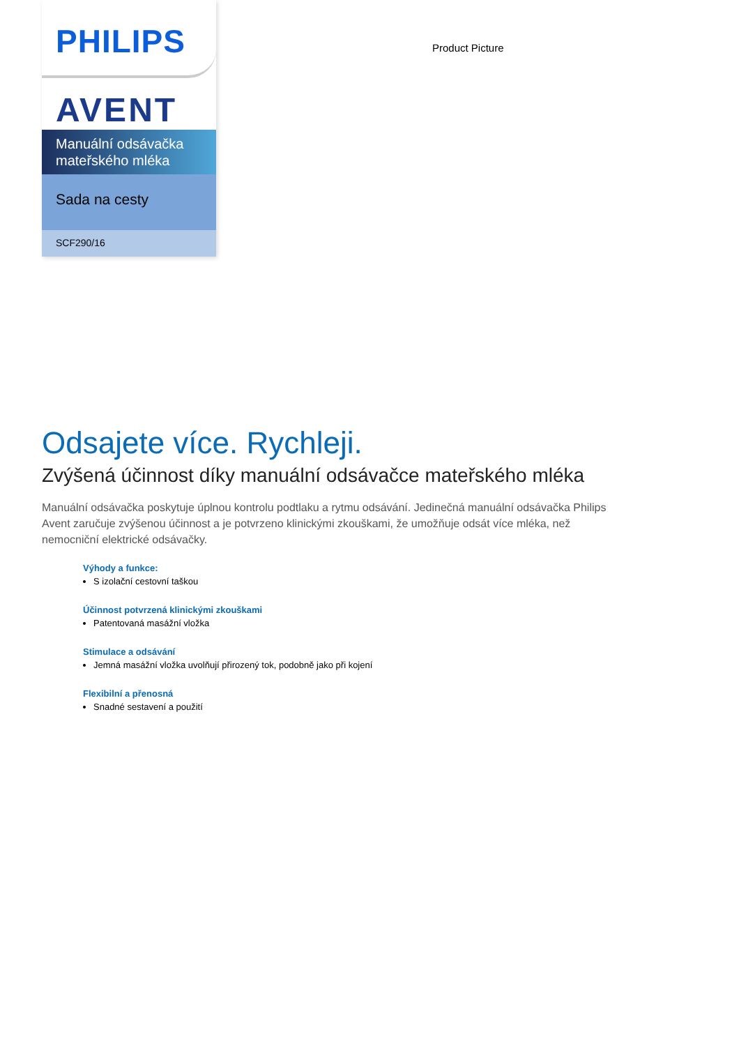PHILIPS
AVENT
Manuální odsávačka mateřského mléka
Sada na cesty
SCF290/16
Product Picture
Odsajete více. Rychleji.
Zvýšená účinnost díky manuální odsávačce mateřského mléka
Manuální odsávačka poskytuje úplnou kontrolu podtlaku a rytmu odsávání. Jedinečná manuální odsávačka Philips Avent zaručuje zvýšenou účinnost a je potvrzeno klinickými zkouškami, že umožňuje odsát více mléka, než nemocniční elektrické odsávačky.
Výhody a funkce:
S izolační cestovní taškou
Účinnost potvrzená klinickými zkouškami
Patentovaná masážní vložka
Stimulace a odsávání
Jemná masážní vložka uvolňují přirozený tok, podobně jako při kojení
Flexibilní a přenosná
Snadné sestavení a použití